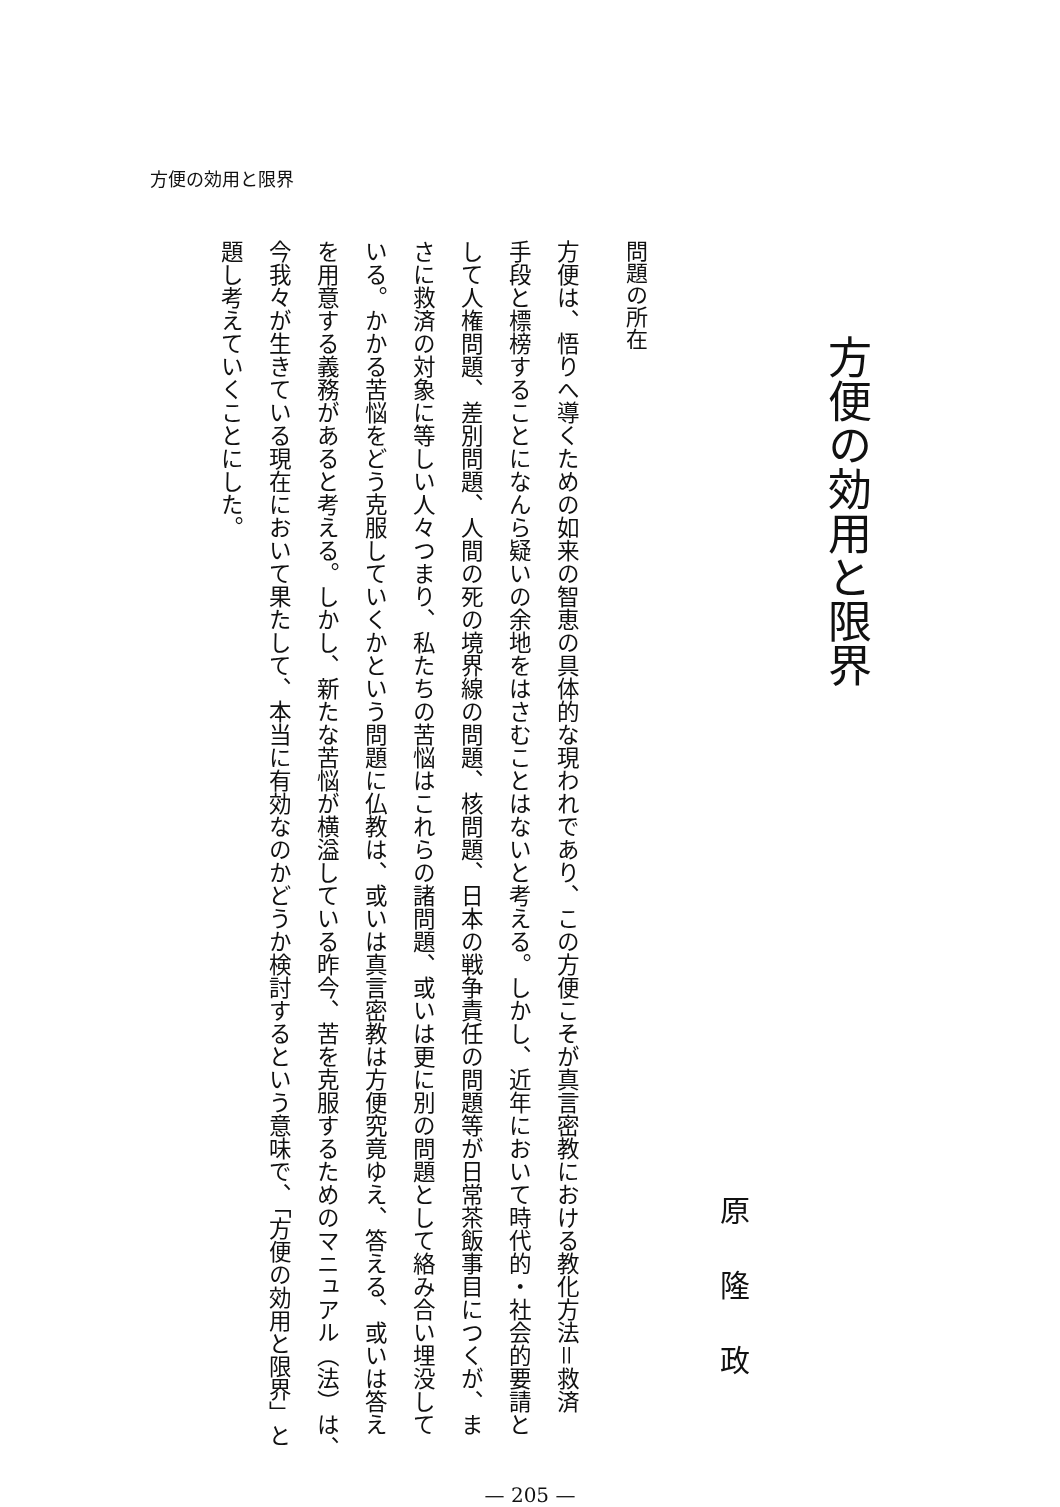方便の効用と限界
方便の効用と限界
原隆政
問題の所在
方便は、悟りへ導くための如来の智恵の具体的な現われであり、この方便こそが真言密教における教化方法＝救済
手段と標榜することになんら疑いの余地をはさむことはないと考える。しかし、近年において時代的・社会的要請と
して人権問題、差別問題、人間の死の境界線の問題、核問題、日本の戦争責任の問題等が日常茶飯事目につくが、ま
さに救済の対象に等しい人々つまり、私たちの苦悩はこれらの諸問題、或いは更に別の問題として絡み合い埋没して
いる。かかる苦悩をどう克服していくかという問題に仏教は、或いは真言密教は方便究竟ゆえ、答える、或いは答え
を用意する義務があると考える。しかし、新たな苦悩が横溢している昨今、苦を克服するためのマニュアル（法）は、
今我々が生きている現在において果たして、本当に有効なのかどうか検討するという意味で、「方便の効用と限界」と
題し考えていくことにした。
— 205 —